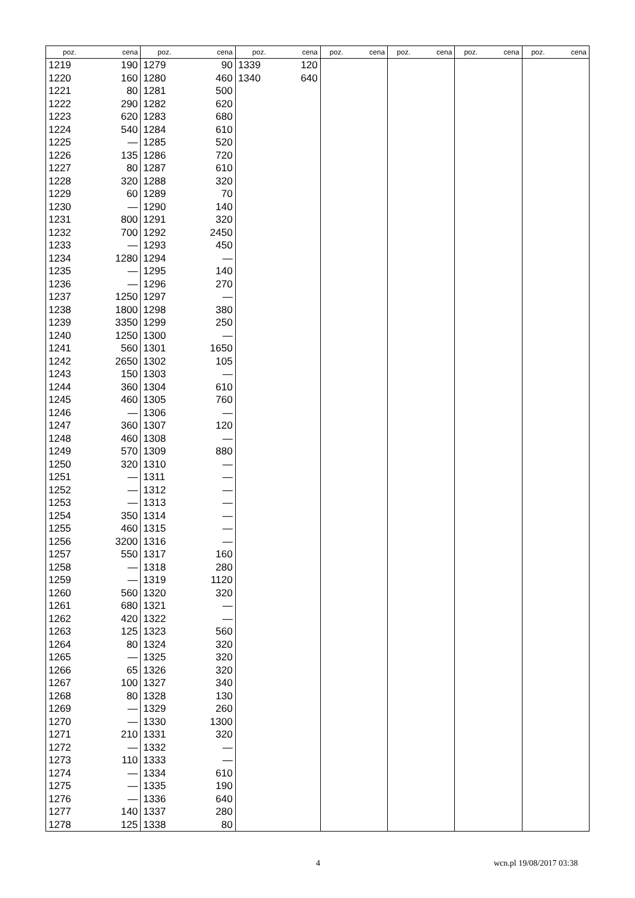| poz. | cena | poz. | cena | poz. | cena | poz. | cena | poz. | cena | poz. | cena | poz. | cena |
| --- | --- | --- | --- | --- | --- | --- | --- | --- | --- | --- | --- | --- | --- |
| 1219 | 190 | 1279 | 90 | 1339 | 120 | | | | | | | | |
| 1220 | 160 | 1280 | 460 | 1340 | 640 | | | | | | | | |
| 1221 | 80 | 1281 | 500 | | | | | | | | | | |
| 1222 | 290 | 1282 | 620 | | | | | | | | | | |
| 1223 | 620 | 1283 | 680 | | | | | | | | | | |
| 1224 | 540 | 1284 | 610 | | | | | | | | | | |
| 1225 | — | 1285 | 520 | | | | | | | | | | |
| 1226 | 135 | 1286 | 720 | | | | | | | | | | |
| 1227 | 80 | 1287 | 610 | | | | | | | | | | |
| 1228 | 320 | 1288 | 320 | | | | | | | | | | |
| 1229 | 60 | 1289 | 70 | | | | | | | | | | |
| 1230 | — | 1290 | 140 | | | | | | | | | | |
| 1231 | 800 | 1291 | 320 | | | | | | | | | | |
| 1232 | 700 | 1292 | 2450 | | | | | | | | | | |
| 1233 | — | 1293 | 450 | | | | | | | | | | |
| 1234 | 1280 | 1294 | — | | | | | | | | | | |
| 1235 | — | 1295 | 140 | | | | | | | | | | |
| 1236 | — | 1296 | 270 | | | | | | | | | | |
| 1237 | 1250 | 1297 | — | | | | | | | | | | |
| 1238 | 1800 | 1298 | 380 | | | | | | | | | | |
| 1239 | 3350 | 1299 | 250 | | | | | | | | | | |
| 1240 | 1250 | 1300 | — | | | | | | | | | | |
| 1241 | 560 | 1301 | 1650 | | | | | | | | | | |
| 1242 | 2650 | 1302 | 105 | | | | | | | | | | |
| 1243 | 150 | 1303 | — | | | | | | | | | | |
| 1244 | 360 | 1304 | 610 | | | | | | | | | | |
| 1245 | 460 | 1305 | 760 | | | | | | | | | | |
| 1246 | — | 1306 | — | | | | | | | | | | |
| 1247 | 360 | 1307 | 120 | | | | | | | | | | |
| 1248 | 460 | 1308 | — | | | | | | | | | | |
| 1249 | 570 | 1309 | 880 | | | | | | | | | | |
| 1250 | 320 | 1310 | — | | | | | | | | | | |
| 1251 | — | 1311 | — | | | | | | | | | | |
| 1252 | — | 1312 | — | | | | | | | | | | |
| 1253 | — | 1313 | — | | | | | | | | | | |
| 1254 | 350 | 1314 | — | | | | | | | | | | |
| 1255 | 460 | 1315 | — | | | | | | | | | | |
| 1256 | 3200 | 1316 | — | | | | | | | | | | |
| 1257 | 550 | 1317 | 160 | | | | | | | | | | |
| 1258 | — | 1318 | 280 | | | | | | | | | | |
| 1259 | — | 1319 | 1120 | | | | | | | | | | |
| 1260 | 560 | 1320 | 320 | | | | | | | | | | |
| 1261 | 680 | 1321 | — | | | | | | | | | | |
| 1262 | 420 | 1322 | — | | | | | | | | | | |
| 1263 | 125 | 1323 | 560 | | | | | | | | | | |
| 1264 | 80 | 1324 | 320 | | | | | | | | | | |
| 1265 | — | 1325 | 320 | | | | | | | | | | |
| 1266 | 65 | 1326 | 320 | | | | | | | | | | |
| 1267 | 100 | 1327 | 340 | | | | | | | | | | |
| 1268 | 80 | 1328 | 130 | | | | | | | | | | |
| 1269 | — | 1329 | 260 | | | | | | | | | | |
| 1270 | — | 1330 | 1300 | | | | | | | | | | |
| 1271 | 210 | 1331 | 320 | | | | | | | | | | |
| 1272 | — | 1332 | — | | | | | | | | | | |
| 1273 | 110 | 1333 | — | | | | | | | | | | |
| 1274 | — | 1334 | 610 | | | | | | | | | | |
| 1275 | — | 1335 | 190 | | | | | | | | | | |
| 1276 | — | 1336 | 640 | | | | | | | | | | |
| 1277 | 140 | 1337 | 280 | | | | | | | | | | |
| 1278 | 125 | 1338 | 80 | | | | | | | | | | |
4 wcn.pl 19/08/2017 03:38